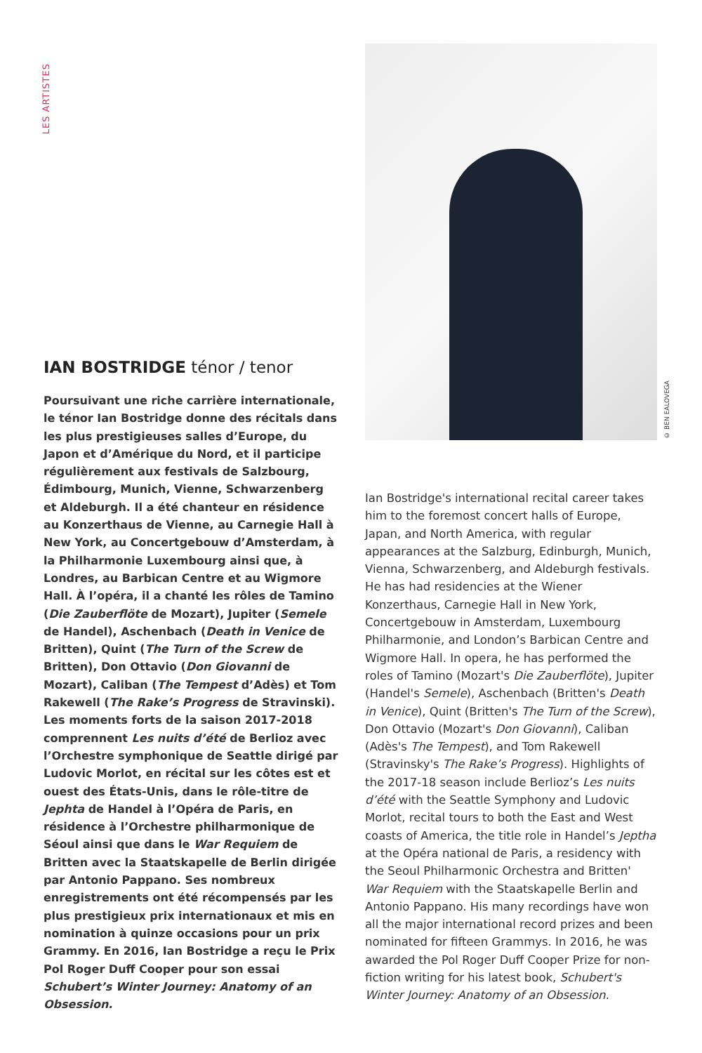LES ARTISTES
IAN BOSTRIDGE ténor / tenor
Poursuivant une riche carrière internationale, le ténor Ian Bostridge donne des récitals dans les plus prestigieuses salles d’Europe, du Japon et d’Amérique du Nord, et il participe régulièrement aux festivals de Salzbourg, Édimbourg, Munich, Vienne, Schwarzenberg et Aldeburgh. Il a été chanteur en résidence au Konzerthaus de Vienne, au Carnegie Hall à New York, au Concertgebouw d’Amsterdam, à la Philharmonie Luxembourg ainsi que, à Londres, au Barbican Centre et au Wigmore Hall. À l’opéra, il a chanté les rôles de Tamino (Die Zauberflöte de Mozart), Jupiter (Semele de Handel), Aschenbach (Death in Venice de Britten), Quint (The Turn of the Screw de Britten), Don Ottavio (Don Giovanni de Mozart), Caliban (The Tempest d’Adès) et Tom Rakewell (The Rake’s Progress de Stravinski). Les moments forts de la saison 2017-2018 comprennent Les nuits d’été de Berlioz avec l’Orchestre symphonique de Seattle dirigé par Ludovic Morlot, en récital sur les côtes est et ouest des États-Unis, dans le rôle-titre de Jephta de Handel à l’Opéra de Paris, en résidence à l’Orchestre philharmonique de Séoul ainsi que dans le War Requiem de Britten avec la Staatskapelle de Berlin dirigée par Antonio Pappano. Ses nombreux enregistrements ont été récompensés par les plus prestigieux prix internationaux et mis en nomination à quinze occasions pour un prix Grammy. En 2016, Ian Bostridge a reçu le Prix Pol Roger Duff Cooper pour son essai Schubert’s Winter Journey: Anatomy of an Obsession.
© BEN EALOVEGA
Ian Bostridge's international recital career takes him to the foremost concert halls of Europe, Japan, and North America, with regular appearances at the Salzburg, Edinburgh, Munich, Vienna, Schwarzenberg, and Aldeburgh festivals. He has had residencies at the Wiener Konzerthaus, Carnegie Hall in New York, Concertgebouw in Amsterdam, Luxembourg Philharmonie, and London’s Barbican Centre and Wigmore Hall. In opera, he has performed the roles of Tamino (Mozart's Die Zauberflöte), Jupiter (Handel's Semele), Aschenbach (Britten's Death in Venice), Quint (Britten's The Turn of the Screw), Don Ottavio (Mozart's Don Giovanni), Caliban (Adès's The Tempest), and Tom Rakewell (Stravinsky's The Rake’s Progress). Highlights of the 2017-18 season include Berlioz’s Les nuits d’été with the Seattle Symphony and Ludovic Morlot, recital tours to both the East and West coasts of America, the title role in Handel’s Jeptha at the Opéra national de Paris, a residency with the Seoul Philharmonic Orchestra and Britten' War Requiem with the Staatskapelle Berlin and Antonio Pappano. His many recordings have won all the major international record prizes and been nominated for fifteen Grammys. In 2016, he was awarded the Pol Roger Duff Cooper Prize for non-fiction writing for his latest book, Schubert's Winter Journey: Anatomy of an Obsession.